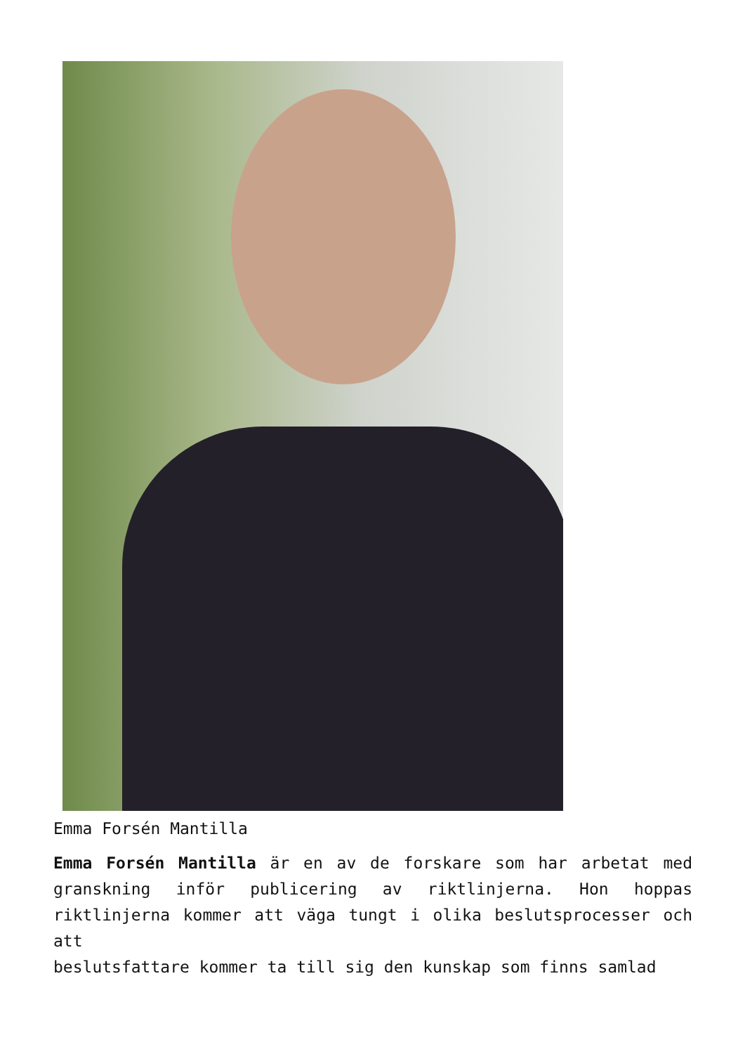Emma Forsén Mantilla
Emma Forsén Mantilla är en av de forskare som har arbetat med granskning inför publicering av riktlinjerna. Hon hoppas riktlinjerna kommer att väga tungt i olika beslutsprocesser och att
beslutsfattare kommer ta till sig den kunskap som finns samlad